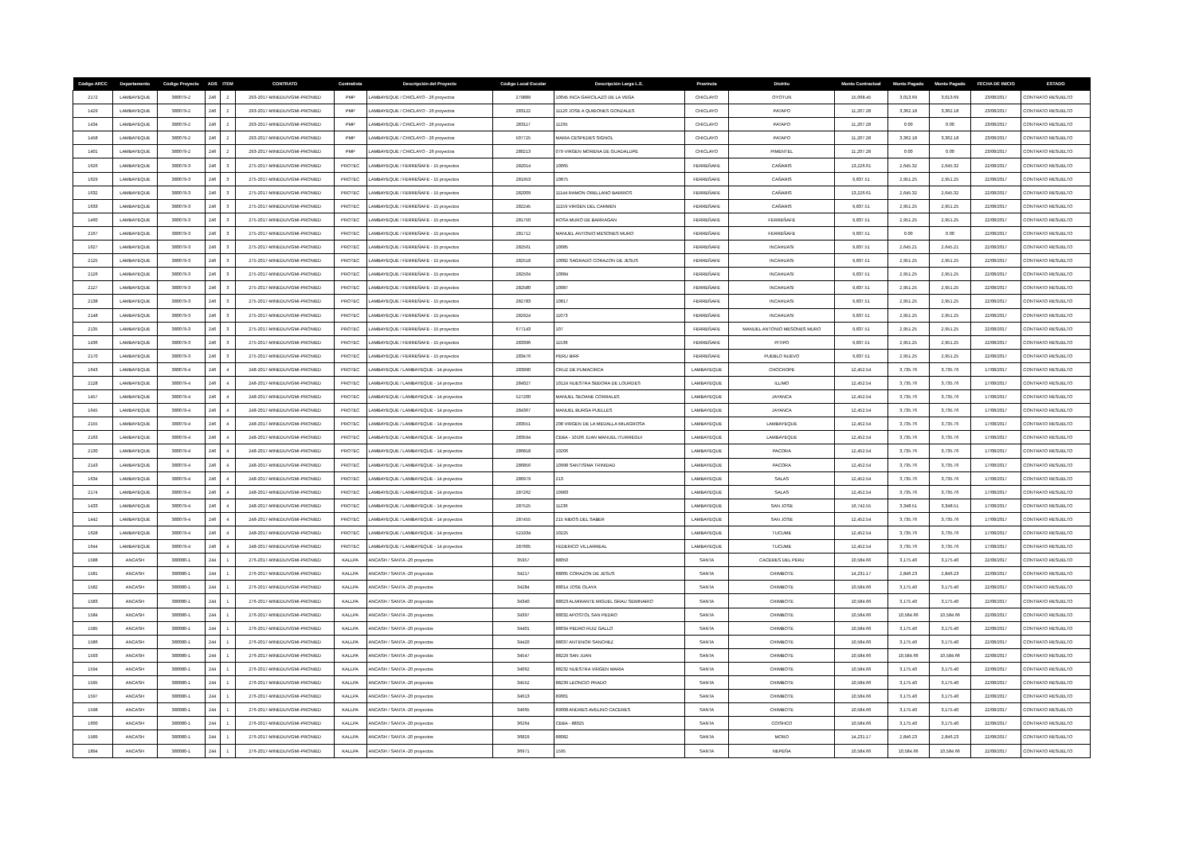| Código ARCC | Departamento | Código Proyecto | ADS | ITEM | CONTRATO | Contratista | Descripción del Proyecto | Código Local Escolar | Descripción Larga L.E. | Provincia | Distrito | Monto Contractual | Monto Pagado | Monto Pagado | FECHA DE INICIO | ESTADO |
| --- | --- | --- | --- | --- | --- | --- | --- | --- | --- | --- | --- | --- | --- | --- | --- | --- |
| 2172 | LAMBAYEQUE | 380079-2 | 246 | 2 | 293-2017-MINEDU/VGMI-PRONIED | PMP | LAMBAYEQUE / CHICLAYO - 26 proyectos | 279889 | 10045 INCA GARCILAZO DE LA VEGA | CHICLAYO | OYOTUN | 15,068.45 | 3,013.69 | 3,013.69 | 23/08/2017 | CONTRATO RESUELTO |
| 1429 | LAMBAYEQUE | 380079-2 | 246 | 2 | 293-2017-MINEDU/VGMI-PRONIED | PMP | LAMBAYEQUE / CHICLAYO - 26 proyectos | 283122 | 11120 JOSE A QUIÐONES GONZALES | CHICLAYO | PATAPO | 11,207.28 | 3,362.18 | 3,362.18 | 23/08/2017 | CONTRATO RESUELTO |
| 1434 | LAMBAYEQUE | 380079-2 | 246 | 2 | 293-2017-MINEDU/VGMI-PRONIED | PMP | LAMBAYEQUE / CHICLAYO - 26 proyectos | 283117 | 11265 | CHICLAYO | PATAPO | 11,207.28 | 0.00 | 0.00 | 23/08/2017 | CONTRATO RESUELTO |
| 1458 | LAMBAYEQUE | 380079-2 | 246 | 2 | 293-2017-MINEDU/VGMI-PRONIED | PMP | LAMBAYEQUE / CHICLAYO - 26 proyectos | 507725 | MARIA CESPEDES SIGNOL | CHICLAYO | PATAPO | 11,207.28 | 3,362.18 | 3,362.18 | 23/08/2017 | CONTRATO RESUELTO |
| 1401 | LAMBAYEQUE | 380079-2 | 246 | 2 | 293-2017-MINEDU/VGMI-PRONIED | PMP | LAMBAYEQUE / CHICLAYO - 26 proyectos | 280213 | 079 VIRGEN MORENA DE GUADALUPE | CHICLAYO | PIMENTEL | 11,207.28 | 0.00 | 0.00 | 23/08/2017 | CONTRATO RESUELTO |
| 1626 | LAMBAYEQUE | 380079-3 | 246 | 3 | 275-2017-MINEDU/VGMI-PRONIED | PROTEC | LAMBAYEQUE / FERREÑAFE - 15 proyectos | 282014 | 10065 | FERREÑAFE | CAÑARIS | 13,226.61 | 2,645.32 | 2,645.32 | 22/08/2017 | CONTRATO RESUELTO |
| 1629 | LAMBAYEQUE | 380079-3 | 246 | 3 | 275-2017-MINEDU/VGMI-PRONIED | PROTEC | LAMBAYEQUE / FERREÑAFE - 15 proyectos | 281953 | 10875 | FERREÑAFE | CAÑARIS | 9,837.51 | 2,951.25 | 2,951.25 | 22/08/2017 | CONTRATO RESUELTO |
| 1632 | LAMBAYEQUE | 380079-3 | 246 | 3 | 275-2017-MINEDU/VGMI-PRONIED | PROTEC | LAMBAYEQUE / FERREÑAFE - 15 proyectos | 282009 | 11144 RAMON ORELLANO BARRIOS | FERREÑAFE | CAÑARIS | 13,226.61 | 2,645.32 | 2,645.32 | 22/08/2017 | CONTRATO RESUELTO |
| 1633 | LAMBAYEQUE | 380079-3 | 246 | 3 | 275-2017-MINEDU/VGMI-PRONIED | PROTEC | LAMBAYEQUE / FERREÑAFE - 15 proyectos | 282245 | 11159 VIRGEN DEL CARMEN | FERREÑAFE | CAÑARIS | 9,837.51 | 2,951.25 | 2,951.25 | 22/08/2017 | CONTRATO RESUELTO |
| 1460 | LAMBAYEQUE | 380079-3 | 246 | 3 | 275-2017-MINEDU/VGMI-PRONIED | PROTEC | LAMBAYEQUE / FERREÑAFE - 15 proyectos | 281750 | ROSA MURO DE BARRAGAN | FERREÑAFE | FERREÑAFE | 9,837.51 | 2,951.25 | 2,951.25 | 22/08/2017 | CONTRATO RESUELTO |
| 2167 | LAMBAYEQUE | 380079-3 | 246 | 3 | 275-2017-MINEDU/VGMI-PRONIED | PROTEC | LAMBAYEQUE / FERREÑAFE - 15 proyectos | 281712 | MANUEL ANTONIO MESONES MURO | FERREÑAFE | FERREÑAFE | 9,837.51 | 0.00 | 0.00 | 22/08/2017 | CONTRATO RESUELTO |
| 1627 | LAMBAYEQUE | 380079-3 | 246 | 3 | 275-2017-MINEDU/VGMI-PRONIED | PROTEC | LAMBAYEQUE / FERREÑAFE - 15 proyectos | 282561 | 10085 | FERREÑAFE | INCAHUASI | 9,837.51 | 2,645.21 | 2,645.21 | 22/08/2017 | CONTRATO RESUELTO |
| 2125 | LAMBAYEQUE | 380079-3 | 246 | 3 | 275-2017-MINEDU/VGMI-PRONIED | PROTEC | LAMBAYEQUE / FERREÑAFE - 15 proyectos | 282518 | 10082 SAGRADO CORAZON DE JESUS | FERREÑAFE | INCAHUASI | 9,837.51 | 2,951.25 | 2,951.25 | 22/08/2017 | CONTRATO RESUELTO |
| 2126 | LAMBAYEQUE | 380079-3 | 246 | 3 | 275-2017-MINEDU/VGMI-PRONIED | PROTEC | LAMBAYEQUE / FERREÑAFE - 15 proyectos | 282504 | 10084 | FERREÑAFE | INCAHUASI | 9,837.51 | 2,951.25 | 2,951.25 | 22/08/2017 | CONTRATO RESUELTO |
| 2127 | LAMBAYEQUE | 380079-3 | 246 | 3 | 275-2017-MINEDU/VGMI-PRONIED | PROTEC | LAMBAYEQUE / FERREÑAFE - 15 proyectos | 282580 | 10087 | FERREÑAFE | INCAHUASI | 9,837.51 | 2,951.25 | 2,951.25 | 22/08/2017 | CONTRATO RESUELTO |
| 2138 | LAMBAYEQUE | 380079-3 | 246 | 3 | 275-2017-MINEDU/VGMI-PRONIED | PROTEC | LAMBAYEQUE / FERREÑAFE - 15 proyectos | 282783 | 10817 | FERREÑAFE | INCAHUASI | 9,837.51 | 2,951.25 | 2,951.25 | 22/08/2017 | CONTRATO RESUELTO |
| 2148 | LAMBAYEQUE | 380079-3 | 246 | 3 | 275-2017-MINEDU/VGMI-PRONIED | PROTEC | LAMBAYEQUE / FERREÑAFE - 15 proyectos | 282924 | 11073 | FERREÑAFE | INCAHUASI | 9,837.51 | 2,951.25 | 2,951.25 | 22/08/2017 | CONTRATO RESUELTO |
| 2135 | LAMBAYEQUE | 380079-3 | 246 | 3 | 275-2017-MINEDU/VGMI-PRONIED | PROTEC | LAMBAYEQUE / FERREÑAFE - 15 proyectos | 677143 | 107 | FERREÑAFE | MANUEL ANTONIO MESONES MURO | 9,837.51 | 2,951.25 | 2,951.25 | 22/08/2017 | CONTRATO RESUELTO |
| 1436 | LAMBAYEQUE | 380079-3 | 246 | 3 | 275-2017-MINEDU/VGMI-PRONIED | PROTEC | LAMBAYEQUE / FERREÑAFE - 15 proyectos | 283396 | 11536 | FERREÑAFE | PITIPO | 9,837.51 | 2,951.25 | 2,951.25 | 22/08/2017 | CONTRATO RESUELTO |
| 2170 | LAMBAYEQUE | 380079-3 | 246 | 3 | 275-2017-MINEDU/VGMI-PRONIED | PROTEC | LAMBAYEQUE / FERREÑAFE - 15 proyectos | 283476 | PERU BIRF | FERREÑAFE | PUEBLO NUEVO | 9,837.51 | 2,951.25 | 2,951.25 | 22/08/2017 | CONTRATO RESUELTO |
| 1643 | LAMBAYEQUE | 380079-4 | 246 | 4 | 248-2017-MINEDU/VGMI-PRONIED | PROTEC | LAMBAYEQUE / LAMBAYEQUE - 14 proyectos | 283990 | CRUZ DE PUMACIRCA | LAMBAYEQUE | CHOCHOPE | 12,452.54 | 3,735.76 | 3,735.76 | 17/08/2017 | CONTRATO RESUELTO |
| 2128 | LAMBAYEQUE | 380079-4 | 246 | 4 | 248-2017-MINEDU/VGMI-PRONIED | PROTEC | LAMBAYEQUE / LAMBAYEQUE - 14 proyectos | 284027 | 10124 NUESTRA SEÐORA DE LOURDES | LAMBAYEQUE | ILLIMO | 12,452.54 | 3,735.76 | 3,735.76 | 17/08/2017 | CONTRATO RESUELTO |
| 1457 | LAMBAYEQUE | 380079-4 | 246 | 4 | 248-2017-MINEDU/VGMI-PRONIED | PROTEC | LAMBAYEQUE / LAMBAYEQUE - 14 proyectos | 527200 | MANUEL SEOANE CORRALES | LAMBAYEQUE | JAYANCA | 12,452.54 | 3,735.76 | 3,735.76 | 17/08/2017 | CONTRATO RESUELTO |
| 1645 | LAMBAYEQUE | 380079-4 | 246 | 4 | 248-2017-MINEDU/VGMI-PRONIED | PROTEC | LAMBAYEQUE / LAMBAYEQUE - 14 proyectos | 284367 | MANUEL BURGA PUELLES | LAMBAYEQUE | JAYANCA | 12,452.54 | 3,735.76 | 3,735.76 | 17/08/2017 | CONTRATO RESUELTO |
| 2155 | LAMBAYEQUE | 380079-4 | 246 | 4 | 248-2017-MINEDU/VGMI-PRONIED | PROTEC | LAMBAYEQUE / LAMBAYEQUE - 14 proyectos | 283551 | 208 VIRGEN DE LA MEDALLA MILAGROSA | LAMBAYEQUE | LAMBAYEQUE | 12,452.54 | 3,735.76 | 3,735.76 | 17/08/2017 | CONTRATO RESUELTO |
| 2163 | LAMBAYEQUE | 380079-4 | 246 | 4 | 248-2017-MINEDU/VGMI-PRONIED | PROTEC | LAMBAYEQUE / LAMBAYEQUE - 14 proyectos | 283594 | CEBA - 10106 JUAN MANUEL ITURREGUI | LAMBAYEQUE | LAMBAYEQUE | 12,452.54 | 3,735.76 | 3,735.76 | 17/08/2017 | CONTRATO RESUELTO |
| 2130 | LAMBAYEQUE | 380079-4 | 246 | 4 | 248-2017-MINEDU/VGMI-PRONIED | PROTEC | LAMBAYEQUE / LAMBAYEQUE - 14 proyectos | 286818 | 10206 | LAMBAYEQUE | PACORA | 12,452.54 | 3,735.76 | 3,735.76 | 17/08/2017 | CONTRATO RESUELTO |
| 2143 | LAMBAYEQUE | 380079-4 | 246 | 4 | 248-2017-MINEDU/VGMI-PRONIED | PROTEC | LAMBAYEQUE / LAMBAYEQUE - 14 proyectos | 286856 | 10998 SANTISIMA TRINIDAD | LAMBAYEQUE | PACORA | 12,452.54 | 3,735.76 | 3,735.76 | 17/08/2017 | CONTRATO RESUELTO |
| 1634 | LAMBAYEQUE | 380079-4 | 246 | 4 | 248-2017-MINEDU/VGMI-PRONIED | PROTEC | LAMBAYEQUE / LAMBAYEQUE - 14 proyectos | 286979 | 213 | LAMBAYEQUE | SALAS | 12,452.54 | 3,735.76 | 3,735.76 | 17/08/2017 | CONTRATO RESUELTO |
| 2174 | LAMBAYEQUE | 380079-4 | 246 | 4 | 248-2017-MINEDU/VGMI-PRONIED | PROTEC | LAMBAYEQUE / LAMBAYEQUE - 14 proyectos | 287262 | 10983 | LAMBAYEQUE | SALAS | 12,452.54 | 3,735.76 | 3,735.76 | 17/08/2017 | CONTRATO RESUELTO |
| 1433 | LAMBAYEQUE | 380079-4 | 246 | 4 | 248-2017-MINEDU/VGMI-PRONIED | PROTEC | LAMBAYEQUE / LAMBAYEQUE - 14 proyectos | 287525 | 11236 | LAMBAYEQUE | SAN JOSE | 16,742.55 | 3,348.51 | 3,348.51 | 17/08/2017 | CONTRATO RESUELTO |
| 1442 | LAMBAYEQUE | 380079-4 | 246 | 4 | 248-2017-MINEDU/VGMI-PRONIED | PROTEC | LAMBAYEQUE / LAMBAYEQUE - 14 proyectos | 287455 | 215 NIÐOS DEL SABER | LAMBAYEQUE | SAN JOSE | 12,452.54 | 3,735.76 | 3,735.76 | 17/08/2017 | CONTRATO RESUELTO |
| 1628 | LAMBAYEQUE | 380079-4 | 246 | 4 | 248-2017-MINEDU/VGMI-PRONIED | PROTEC | LAMBAYEQUE / LAMBAYEQUE - 14 proyectos | 521934 | 10225 | LAMBAYEQUE | TUCUME | 12,452.54 | 3,735.76 | 3,735.76 | 17/08/2017 | CONTRATO RESUELTO |
| 1644 | LAMBAYEQUE | 380079-4 | 246 | 4 | 248-2017-MINEDU/VGMI-PRONIED | PROTEC | LAMBAYEQUE / LAMBAYEQUE - 14 proyectos | 287605 | FEDERICO VILLARREAL | LAMBAYEQUE | TUCUME | 12,452.54 | 3,735.76 | 3,735.76 | 17/08/2017 | CONTRATO RESUELTO |
| 1588 | ANCASH | 380080-1 | 244 | 1 | 276-2017-MINEDU/VGMI-PRONIED | KALLPA | ANCASH / SANTA -20 proyectos | 35957 | 88050 | SANTA | CACERES DEL PERU | 10,584.66 | 3,175.40 | 3,175.40 | 22/08/2017 | CONTRATO RESUELTO |
| 1581 | ANCASH | 380080-1 | 244 | 1 | 276-2017-MINEDU/VGMI-PRONIED | KALLPA | ANCASH / SANTA -20 proyectos | 34217 | 88005 CORAZON DE JESUS | SANTA | CHIMBOTE | 14,231.17 | 2,846.23 | 2,846.23 | 22/08/2017 | CONTRATO RESUELTO |
| 1582 | ANCASH | 380080-1 | 244 | 1 | 276-2017-MINEDU/VGMI-PRONIED | KALLPA | ANCASH / SANTA -20 proyectos | 34284 | 88014 JOSE OLAYA | SANTA | CHIMBOTE | 10,584.66 | 3,175.40 | 3,175.40 | 22/08/2017 | CONTRATO RESUELTO |
| 1583 | ANCASH | 380080-1 | 244 | 1 | 276-2017-MINEDU/VGMI-PRONIED | KALLPA | ANCASH / SANTA -20 proyectos | 34340 | 88023 ALMIRANTE MIGUEL GRAU SEMINARIO | SANTA | CHIMBOTE | 10,584.66 | 3,175.40 | 3,175.40 | 22/08/2017 | CONTRATO RESUELTO |
| 1584 | ANCASH | 380080-1 | 244 | 1 | 276-2017-MINEDU/VGMI-PRONIED | KALLPA | ANCASH / SANTA -20 proyectos | 34397 | 88032 APOSTOL SAN PEDRO | SANTA | CHIMBOTE | 10,584.66 | 10,584.66 | 10,584.66 | 22/08/2017 | CONTRATO RESUELTO |
| 1585 | ANCASH | 380080-1 | 244 | 1 | 276-2017-MINEDU/VGMI-PRONIED | KALLPA | ANCASH / SANTA -20 proyectos | 34401 | 88034 PEDRO RUIZ GALLO | SANTA | CHIMBOTE | 10,584.66 | 3,175.40 | 3,175.40 | 22/08/2017 | CONTRATO RESUELTO |
| 1586 | ANCASH | 380080-1 | 244 | 1 | 276-2017-MINEDU/VGMI-PRONIED | KALLPA | ANCASH / SANTA -20 proyectos | 34420 | 88037 ANTENOR SANCHEZ | SANTA | CHIMBOTE | 10,584.66 | 3,175.40 | 3,175.40 | 22/08/2017 | CONTRATO RESUELTO |
| 1593 | ANCASH | 380080-1 | 244 | 1 | 276-2017-MINEDU/VGMI-PRONIED | KALLPA | ANCASH / SANTA -20 proyectos | 34547 | 88229 SAN JUAN | SANTA | CHIMBOTE | 10,584.66 | 10,584.66 | 10,584.66 | 22/08/2017 | CONTRATO RESUELTO |
| 1594 | ANCASH | 380080-1 | 244 | 1 | 276-2017-MINEDU/VGMI-PRONIED | KALLPA | ANCASH / SANTA -20 proyectos | 34062 | 88232 NUESTRA VIRGEN MARIA | SANTA | CHIMBOTE | 10,584.66 | 3,175.40 | 3,175.40 | 22/08/2017 | CONTRATO RESUELTO |
| 1595 | ANCASH | 380080-1 | 244 | 1 | 276-2017-MINEDU/VGMI-PRONIED | KALLPA | ANCASH / SANTA -20 proyectos | 34552 | 88239 LEONCIO PRADO | SANTA | CHIMBOTE | 10,584.66 | 3,175.40 | 3,175.40 | 22/08/2017 | CONTRATO RESUELTO |
| 1597 | ANCASH | 380080-1 | 244 | 1 | 276-2017-MINEDU/VGMI-PRONIED | KALLPA | ANCASH / SANTA -20 proyectos | 34613 | 89001 | SANTA | CHIMBOTE | 10,584.66 | 3,175.40 | 3,175.40 | 22/08/2017 | CONTRATO RESUELTO |
| 1598 | ANCASH | 380080-1 | 244 | 1 | 276-2017-MINEDU/VGMI-PRONIED | KALLPA | ANCASH / SANTA -20 proyectos | 34665 | 89008 ANDRES AVELINO CACERES | SANTA | CHIMBOTE | 10,584.66 | 3,175.40 | 3,175.40 | 22/08/2017 | CONTRATO RESUELTO |
| 1600 | ANCASH | 380080-1 | 244 | 1 | 276-2017-MINEDU/VGMI-PRONIED | KALLPA | ANCASH / SANTA -20 proyectos | 36264 | CEBA - 88025 | SANTA | COISHCO | 10,584.66 | 3,175.40 | 3,175.40 | 22/08/2017 | CONTRATO RESUELTO |
| 1589 | ANCASH | 380080-1 | 244 | 1 | 276-2017-MINEDU/VGMI-PRONIED | KALLPA | ANCASH / SANTA -20 proyectos | 36829 | 88082 | SANTA | MORO | 14,231.17 | 2,846.23 | 2,846.23 | 22/08/2017 | CONTRATO RESUELTO |
| 1894 | ANCASH | 380080-1 | 244 | 1 | 276-2017-MINEDU/VGMI-PRONIED | KALLPA | ANCASH / SANTA -20 proyectos | 36971 | 1595 | SANTA | NEPEÑA | 10,584.66 | 10,584.66 | 10,584.66 | 22/08/2017 | CONTRATO RESUELTO |